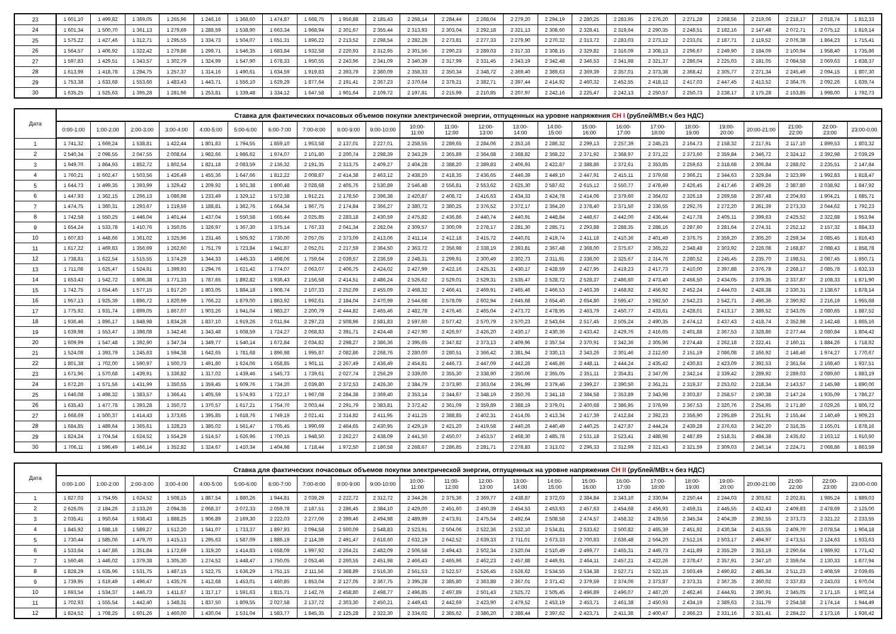| 23 | 1 601,10 | 1 499,82 | 1 369,05 | 1 265,96 | 1 246,16 | 1 368,60 | 1 474,87 | 1 668,75 | 1 956,88 | 2 185,43 | 2 268,14 | 2 284,44 | 2 268,04 | 2 279,20 | 2 294,19 | 2 280,25 | 2 283,95 | 2 276,20 | 2 271,28 | 2 268,56 | 2 219,06 | 2 218,17 | 2 018,74 | 1 812,33 |
| 24 | 1 601,34 | 1 500,70 | 1 361,13 | 1 279,69 | 1 288,59 | 1 538,90 | 1 663,34 | 1 968,94 | 2 301,67 | 2 355,44 | 2 313,93 | 2 303,04 | 2 292,18 | 2 321,13 | 2 308,60 | 2 328,41 | 2 319,64 | 2 290,35 | 2 248,51 | 2 182,16 | 2 147,48 | 2 072,71 | 2 075,12 | 1 819,14 |
| 25 | 1 575,22 | 1 427,46 | 1 312,71 | 1 295,55 | 1 334,73 | 1 504,07 | 1 651,31 | 1 896,22 | 2 213,52 | 2 298,54 | 2 282,28 | 2 273,81 | 2 277,33 | 2 279,90 | 2 270,32 | 2 313,72 | 2 283,03 | 2 273,12 | 2 233,01 | 2 187,71 | 2 119,52 | 2 076,38 | 1 864,23 | 1 715,41 |
| 26 | 1 564,57 | 1 406,92 | 1 322,42 | 1 279,86 | 1 299,71 | 1 546,35 | 1 683,84 | 1 932,58 | 2 220,93 | 2 312,95 | 2 301,56 | 2 290,23 | 2 289,03 | 2 317,33 | 2 308,15 | 2 329,82 | 2 316,09 | 2 308,13 | 2 296,67 | 2 249,90 | 2 184,09 | 2 100,94 | 1 958,40 | 1 735,86 |
| 27 | 1 597,83 | 1 429,51 | 1 343,57 | 1 302,79 | 1 324,99 | 1 547,90 | 1 678,33 | 1 950,55 | 2 243,96 | 2 341,09 | 2 340,39 | 2 317,99 | 2 331,45 | 2 343,19 | 2 342,48 | 2 346,53 | 2 341,98 | 2 321,37 | 2 286,04 | 2 225,03 | 2 181,05 | 2 084,58 | 2 069,63 | 1 838,37 |
| 28 | 1 613,99 | 1 418,78 | 1 294,75 | 1 257,37 | 1 314,16 | 1 490,61 | 1 634,59 | 1 919,83 | 2 393,79 | 2 360,09 | 2 358,33 | 2 350,34 | 2 348,72 | 2 369,40 | 2 369,63 | 2 369,39 | 2 357,01 | 2 373,38 | 2 368,42 | 2 305,77 | 2 271,34 | 2 245,49 | 2 094,15 | 1 807,30 |
| 29 | 1 753,38 | 1 633,68 | 1 553,66 | 1 483,43 | 1 443,71 | 1 556,10 | 1 629,29 | 1 877,64 | 2 191,41 | 2 367,23 | 2 370,64 | 2 379,21 | 2 382,71 | 2 397,44 | 2 414,92 | 2 460,32 | 2 452,55 | 2 418,12 | 2 417,03 | 2 447,45 | 2 413,52 | 2 364,76 | 2 092,26 | 1 839,74 |
| 30 | 1 635,25 | 1 525,63 | 1 395,28 | 1 281,96 | 1 253,81 | 1 339,48 | 1 334,12 | 1 647,58 | 1 901,64 | 2 109,72 | 2 197,81 | 2 215,99 | 2 210,85 | 2 207,97 | 2 242,16 | 2 225,47 | 2 242,13 | 2 250,57 | 2 250,73 | 2 238,17 | 2 175,28 | 2 153,85 | 1 998,00 | 1 792,73 |
| Дата | Ставка для фактических почасовых объемов покупки электрической энергии, отпущенных на уровне напряжения СН I (рублей/МВт.ч без НДС) | | | | | | | | | | | | | | | | | | | | | | | |
| --- | --- | --- | --- | --- | --- | --- | --- | --- | --- | --- | --- | --- | --- | --- | --- | --- | --- | --- | --- | --- | --- | --- | --- | --- |
| | 0:00-1:00 | 1:00-2:00 | 2:00-3:00 | 3:00-4:00 | 4:00-5:00 | 5:00-6:00 | 6:00-7:00 | 7:00-8:00 | 8:00-9:00 | 9:00-10:00 | 10:00- 11:00 | 11:00- 12:00 | 12:00- 13:00 | 13:00- 14:00 | 14:00- 15:00 | 15:00- 16:00 | 16:00- 17:00 | 17:00- 18:00 | 18:00- 19:00 | 19:00- 20:00 | 20:00-21:00 | 21:00- 22:00 | 22:00- 23:00 | 23:00-0:00 |
| 1 | 1 741,32 | 1 669,24 | 1 538,81 | 1 422,44 | 1 801,83 | 1 794,55 | 1 859,10 | 1 953,58 | 2 137,01 | 2 227,01 | 2 258,55 | 2 289,65 | 2 284,06 | 2 353,16 | 2 286,32 | 2 299,13 | 2 257,39 | 2 245,23 | 2 164,73 | 2 158,32 | 2 217,91 | 2 117,10 | 1 899,53 | 1 803,32 |
| 2 | 2 540,34 | 2 098,55 | 2 047,55 | 2 008,64 | 1 982,66 | 1 986,62 | 1 974,07 | 2 101,80 | 2 200,74 | 2 298,39 | 2 343,29 | 2 365,89 | 2 364,68 | 2 368,82 | 2 368,22 | 2 371,92 | 2 368,97 | 2 371,22 | 2 373,60 | 2 359,84 | 2 346,72 | 2 324,12 | 2 392,98 | 2 039,29 |
| 3 | 1 949,70 | 1 864,93 | 1 852,72 | 1 802,54 | 1 821,18 | 2 083,59 | 2 136,32 | 2 191,35 | 2 313,75 | 2 409,27 | 2 404,28 | 2 388,20 | 2 389,83 | 2 406,93 | 2 422,87 | 2 388,86 | 2 372,61 | 2 353,85 | 2 259,63 | 2 318,68 | 2 306,84 | 2 288,02 | 2 235,51 | 2 147,84 |
| 4 | 1 760,21 | 1 602,47 | 1 503,56 | 1 426,49 | 1 455,36 | 1 647,66 | 1 812,22 | 2 008,87 | 2 414,38 | 2 463,12 | 2 438,20 | 2 418,35 | 2 436,65 | 2 446,39 | 2 449,10 | 2 447,91 | 2 415,11 | 2 379,68 | 2 366,21 | 2 344,63 | 2 329,84 | 2 323,99 | 1 992,83 | 1 818,47 |
| 5 | 1 644,73 | 1 499,35 | 1 393,99 | 1 329,42 | 1 209,92 | 1 501,38 | 1 800,48 | 2 028,68 | 2 405,76 | 2 530,89 | 2 546,48 | 2 556,81 | 2 553,62 | 2 625,30 | 2 587,62 | 2 615,12 | 2 550,77 | 2 478,49 | 2 426,45 | 2 417,46 | 2 409,26 | 2 387,80 | 2 038,92 | 1 847,92 |
| 6 | 1 447,93 | 1 362,15 | 1 266,13 | 1 086,98 | 1 233,49 | 1 329,12 | 1 572,38 | 1 912,21 | 2 178,50 | 2 396,38 | 2 420,87 | 2 408,72 | 2 416,63 | 2 434,33 | 2 424,78 | 2 414,06 | 2 379,60 | 2 364,02 | 2 326,18 | 2 269,58 | 2 267,48 | 2 204,93 | 1 904,21 | 1 685,71 |
| 7 | 1 474,75 | 1 360,31 | 1 293,67 | 1 219,59 | 1 188,81 | 1 362,76 | 1 664,34 | 1 967,75 | 2 174,84 | 2 366,27 | 2 380,72 | 2 380,25 | 2 376,52 | 2 372,17 | 2 364,20 | 2 378,40 | 2 371,50 | 2 336,55 | 2 292,76 | 2 272,20 | 2 261,39 | 2 273,33 | 2 044,62 | 1 792,23 |
| 8 | 1 742,58 | 1 550,25 | 1 446,04 | 1 401,44 | 1 437,04 | 1 550,58 | 1 665,44 | 2 025,85 | 2 283,18 | 2 430,59 | 2 475,82 | 2 436,86 | 2 440,74 | 2 440,91 | 2 448,84 | 2 448,67 | 2 442,00 | 2 436,44 | 2 417,78 | 2 405,11 | 2 399,63 | 2 425,52 | 2 322,88 | 1 953,94 |
| 9 | 1 654,24 | 1 533,78 | 1 410,76 | 1 350,05 | 1 326,97 | 1 367,30 | 1 375,14 | 1 767,33 | 2 041,34 | 2 282,04 | 2 309,57 | 2 300,09 | 2 278,17 | 2 281,30 | 2 285,71 | 2 293,88 | 2 288,35 | 2 288,16 | 2 287,60 | 2 281,64 | 2 274,31 | 2 252,12 | 2 157,32 | 1 884,33 |
| 10 | 1 607,83 | 1 448,66 | 1 361,02 | 1 325,96 | 1 231,46 | 1 505,92 | 1 730,00 | 2 057,05 | 2 373,09 | 2 413,06 | 2 411,14 | 2 412,18 | 2 415,72 | 2 440,01 | 2 419,74 | 2 411,18 | 2 410,36 | 2 401,49 | 2 376,75 | 2 359,20 | 2 305,20 | 2 259,34 | 2 085,45 | 1 816,43 |
| 11 | 1 617,22 | 1 469,83 | 1 356,69 | 1 262,60 | 1 751,79 | 1 723,84 | 1 941,87 | 2 052,01 | 2 217,59 | 2 364,50 | 2 363,72 | 2 356,98 | 2 338,19 | 2 393,81 | 2 367,48 | 2 368,00 | 2 375,67 | 2 365,22 | 2 348,48 | 2 303,92 | 2 226,08 | 2 168,87 | 2 088,43 | 1 858,78 |
| 12 | 1 738,81 | 1 622,54 | 1 515,55 | 1 374,29 | 1 344,33 | 1 445,33 | 1 498,06 | 1 759,64 | 2 039,57 | 2 236,59 | 2 248,31 | 2 299,91 | 2 300,49 | 2 302,73 | 2 311,91 | 2 338,00 | 2 325,67 | 2 314,76 | 2 280,52 | 2 245,45 | 2 235,70 | 2 198,51 | 2 087,45 | 1 850,71 |
| 13 | 1 711,08 | 1 625,47 | 1 524,91 | 1 399,93 | 1 294,76 | 1 621,42 | 1 774,07 | 2 063,07 | 2 406,75 | 2 424,02 | 2 427,99 | 2 422,16 | 2 425,31 | 2 430,17 | 2 428,59 | 2 427,95 | 2 419,23 | 2 417,73 | 2 410,00 | 2 397,88 | 2 376,78 | 2 268,17 | 2 085,78 | 1 832,33 |
| 14 | 1 653,43 | 1 542,72 | 1 806,38 | 1 771,33 | 1 787,65 | 1 892,82 | 1 936,43 | 2 156,58 | 2 414,51 | 2 486,24 | 2 526,62 | 2 529,01 | 2 529,31 | 2 535,47 | 2 528,72 | 2 528,37 | 2 486,60 | 2 473,40 | 2 456,50 | 2 434,05 | 2 379,35 | 2 337,87 | 2 108,33 | 1 871,90 |
| 15 | 1 742,75 | 1 654,46 | 1 577,15 | 1 817,20 | 1 803,05 | 1 884,18 | 1 908,74 | 2 107,33 | 2 252,09 | 2 455,09 | 2 468,32 | 2 466,41 | 2 469,91 | 2 465,46 | 2 466,53 | 2 463,39 | 2 468,92 | 2 456,92 | 2 452,24 | 2 444,03 | 2 428,38 | 2 330,31 | 2 138,67 | 1 878,14 |
| 16 | 1 957,13 | 1 925,39 | 1 896,72 | 1 820,99 | 1 766,22 | 1 879,00 | 1 863,92 | 1 992,61 | 2 184,04 | 2 470,99 | 2 544,68 | 2 578,09 | 2 602,94 | 2 645,68 | 2 654,40 | 2 654,80 | 2 595,47 | 2 592,50 | 2 542,23 | 2 542,71 | 2 496,36 | 2 390,92 | 2 216,19 | 1 955,68 |
| 17 | 1 775,92 | 1 931,74 | 1 899,05 | 1 867,07 | 1 903,26 | 1 941,04 | 1 983,27 | 2 200,79 | 2 444,82 | 2 465,46 | 2 482,78 | 2 476,46 | 2 465,04 | 2 473,72 | 2 478,95 | 2 463,79 | 2 450,77 | 2 433,61 | 2 428,01 | 2 413,17 | 2 389,52 | 2 343,05 | 2 080,65 | 1 887,52 |
| 18 | 1 936,46 | 1 896,17 | 1 848,98 | 1 834,26 | 1 837,10 | 1 919,26 | 2 011,94 | 2 297,23 | 2 508,96 | 2 581,83 | 2 597,60 | 2 577,42 | 2 570,79 | 2 570,23 | 2 543,64 | 2 517,45 | 2 505,24 | 2 490,35 | 2 474,12 | 2 437,43 | 2 418,74 | 2 352,98 | 2 142,48 | 1 865,16 |
| 19 | 1 639,98 | 1 553,47 | 1 398,08 | 1 342,46 | 1 343,48 | 1 608,59 | 1 724,27 | 2 068,83 | 2 391,71 | 2 424,48 | 2 427,90 | 2 426,97 | 2 426,20 | 2 430,17 | 2 430,36 | 2 433,42 | 2 429,76 | 2 416,65 | 2 401,88 | 2 367,53 | 2 328,86 | 2 277,44 | 2 080,84 | 1 804,42 |
| 20 | 1 609,99 | 1 547,48 | 1 392,90 | 1 347,34 | 1 349,77 | 1 540,14 | 1 672,84 | 2 034,82 | 2 298,27 | 2 386,36 | 2 395,65 | 2 347,82 | 2 373,13 | 2 409,96 | 2 357,54 | 2 370,91 | 2 342,36 | 2 305,96 | 2 274,48 | 2 262,18 | 2 222,41 | 2 160,11 | 1 884,26 | 1 718,62 |
| 21 | 1 524,08 | 1 393,79 | 1 245,63 | 1 594,38 | 1 642,65 | 1 781,68 | 1 896,98 | 1 995,87 | 2 082,86 | 2 268,76 | 2 280,00 | 2 280,51 | 2 366,42 | 2 381,94 | 2 330,13 | 2 343,26 | 2 301,46 | 2 212,60 | 2 151,19 | 2 086,08 | 2 166,92 | 2 146,46 | 1 974,27 | 1 770,67 |
| 22 | 1 801,38 | 1 702,00 | 1 590,97 | 1 500,73 | 1 491,80 | 1 624,06 | 1 658,85 | 1 901,11 | 2 267,49 | 2 436,49 | 2 454,81 | 2 446,73 | 2 447,09 | 2 442,26 | 2 446,86 | 2 448,11 | 2 444,24 | 2 435,42 | 2 430,83 | 2 423,09 | 2 392,53 | 2 361,64 | 2 168,40 | 1 937,51 |
| 23 | 1 671,96 | 1 570,68 | 1 439,91 | 1 336,82 | 1 317,02 | 1 439,46 | 1 545,73 | 1 739,61 | 2 027,74 | 2 256,29 | 2 339,00 | 2 355,30 | 2 338,90 | 2 350,06 | 2 365,05 | 2 351,11 | 2 354,81 | 2 347,06 | 2 342,14 | 2 339,42 | 2 289,92 | 2 289,03 | 2 089,60 | 1 883,19 |
| 24 | 1 672,20 | 1 571,56 | 1 431,99 | 1 350,55 | 1 359,45 | 1 609,76 | 1 734,20 | 2 039,80 | 2 372,53 | 2 426,30 | 2 384,79 | 2 373,90 | 2 363,04 | 2 391,99 | 2 379,46 | 2 399,27 | 2 390,50 | 2 361,21 | 2 319,37 | 2 253,02 | 2 218,34 | 2 143,57 | 2 145,98 | 1 890,00 |
| 25 | 1 646,08 | 1 498,32 | 1 383,57 | 1 366,41 | 1 405,59 | 1 574,93 | 1 722,17 | 1 967,08 | 2 284,38 | 2 369,40 | 2 353,14 | 2 344,67 | 2 348,19 | 2 350,76 | 2 341,18 | 2 384,58 | 2 353,89 | 2 343,98 | 2 303,87 | 2 258,57 | 2 190,38 | 2 147,24 | 1 935,09 | 1 786,27 |
| 26 | 1 635,43 | 1 477,78 | 1 393,28 | 1 350,72 | 1 370,57 | 1 617,21 | 1 754,70 | 2 003,44 | 2 291,79 | 2 383,81 | 2 372,42 | 2 361,09 | 2 359,89 | 2 388,19 | 2 379,01 | 2 400,68 | 2 386,95 | 2 378,99 | 2 367,53 | 2 320,76 | 2 254,95 | 2 171,80 | 2 029,26 | 1 806,72 |
| 27 | 1 668,69 | 1 500,37 | 1 414,43 | 1 373,65 | 1 395,85 | 1 618,76 | 1 749,19 | 2 021,41 | 2 314,82 | 2 411,95 | 2 411,25 | 2 388,85 | 2 402,31 | 2 414,05 | 2 413,34 | 2 417,39 | 2 412,84 | 2 392,23 | 2 356,90 | 2 295,89 | 2 251,91 | 2 155,44 | 2 140,49 | 1 909,23 |
| 28 | 1 684,85 | 1 489,64 | 1 365,61 | 1 328,23 | 1 385,02 | 1 561,47 | 1 705,45 | 1 990,69 | 2 464,65 | 2 430,95 | 2 429,19 | 2 421,20 | 2 419,58 | 2 440,26 | 2 440,49 | 2 440,25 | 2 427,87 | 2 444,24 | 2 439,28 | 2 376,63 | 2 342,20 | 2 316,35 | 2 165,01 | 1 878,16 |
| 29 | 1 824,24 | 1 704,54 | 1 624,52 | 1 554,29 | 1 514,57 | 1 626,96 | 1 700,15 | 1 948,50 | 2 262,27 | 2 438,09 | 2 441,50 | 2 450,07 | 2 453,57 | 2 468,30 | 2 485,78 | 2 531,18 | 2 523,41 | 2 488,98 | 2 487,89 | 2 518,31 | 2 484,38 | 2 435,62 | 2 163,12 | 1 910,60 |
| 30 | 1 706,11 | 1 596,49 | 1 466,14 | 1 352,82 | 1 324,67 | 1 410,34 | 1 404,98 | 1 718,44 | 1 972,50 | 2 180,58 | 2 268,67 | 2 286,85 | 2 281,71 | 2 278,83 | 2 313,02 | 2 296,33 | 2 312,99 | 2 321,43 | 2 321,59 | 2 309,03 | 2 246,14 | 2 224,71 | 2 068,86 | 1 863,59 |
| Дата | Ставка для фактических почасовых объемов покупки электрической энергии, отпущенных на уровне напряжения СН II (рублей/МВт.ч без НДС) | | | | | | | | | | | | | | | | | | | | | | | |
| --- | --- | --- | --- | --- | --- | --- | --- | --- | --- | --- | --- | --- | --- | --- | --- | --- | --- | --- | --- | --- | --- | --- | --- | --- |
| | 0:00-1:00 | 1:00-2:00 | 2:00-3:00 | 3:00-4:00 | 4:00-5:00 | 5:00-6:00 | 6:00-7:00 | 7:00-8:00 | 8:00-9:00 | 9:00-10:00 | 10:00- 11:00 | 11:00- 12:00 | 12:00- 13:00 | 13:00- 14:00 | 14:00- 15:00 | 15:00- 16:00 | 16:00- 17:00 | 17:00- 18:00 | 18:00- 19:00 | 19:00- 20:00 | 20:00-21:00 | 21:00- 22:00 | 22:00- 23:00 | 23:00-0:00 |
| 1 | 1 827,03 | 1 754,95 | 1 624,52 | 1 508,15 | 1 887,54 | 1 880,26 | 1 944,81 | 2 039,29 | 2 222,72 | 2 312,72 | 2 344,26 | 2 375,36 | 2 369,77 | 2 438,87 | 2 372,03 | 2 384,84 | 2 343,10 | 2 330,94 | 2 250,44 | 2 244,03 | 2 303,62 | 2 202,81 | 1 985,24 | 1 889,03 |
| 2 | 2 626,05 | 2 184,26 | 2 133,26 | 2 094,35 | 2 068,37 | 2 072,33 | 2 059,78 | 2 187,51 | 2 286,45 | 2 384,10 | 2 429,00 | 2 451,60 | 2 450,39 | 2 454,53 | 2 453,93 | 2 457,63 | 2 454,68 | 2 456,93 | 2 459,31 | 2 445,55 | 2 432,43 | 2 409,83 | 2 478,69 | 2 125,00 |
| 3 | 2 035,41 | 1 950,64 | 1 938,43 | 1 888,25 | 1 906,89 | 2 169,30 | 2 222,03 | 2 277,06 | 2 399,46 | 2 494,98 | 2 489,99 | 2 473,91 | 2 475,54 | 2 492,64 | 2 508,58 | 2 474,57 | 2 458,32 | 2 439,56 | 2 345,34 | 2 404,39 | 2 392,55 | 2 373,73 | 2 321,22 | 2 233,55 |
| 4 | 1 845,92 | 1 688,18 | 1 589,27 | 1 512,20 | 1 541,07 | 1 733,37 | 1 897,93 | 2 094,58 | 2 500,09 | 2 548,83 | 2 523,91 | 2 504,06 | 2 522,36 | 2 532,10 | 2 534,81 | 2 533,62 | 2 500,82 | 2 465,39 | 2 451,92 | 2 430,34 | 2 415,55 | 2 409,70 | 2 078,54 | 1 904,18 |
| 5 | 1 730,44 | 1 585,06 | 1 479,70 | 1 415,13 | 1 295,63 | 1 587,09 | 1 886,19 | 2 114,39 | 2 491,47 | 2 616,60 | 2 632,19 | 2 642,52 | 2 639,33 | 2 711,01 | 2 673,33 | 2 700,83 | 2 636,48 | 2 564,20 | 2 512,16 | 2 503,17 | 2 494,97 | 2 473,51 | 2 124,63 | 1 933,63 |
| 6 | 1 533,64 | 1 447,86 | 1 351,84 | 1 172,69 | 1 319,20 | 1 414,83 | 1 658,09 | 1 997,92 | 2 264,21 | 2 482,09 | 2 506,58 | 2 494,43 | 2 502,34 | 2 520,04 | 2 510,49 | 2 499,77 | 2 465,31 | 2 449,73 | 2 411,89 | 2 355,29 | 2 353,19 | 2 290,64 | 1 989,92 | 1 771,42 |
| 7 | 1 560,46 | 1 446,02 | 1 379,38 | 1 305,30 | 1 274,52 | 1 448,47 | 1 750,05 | 2 053,46 | 2 260,55 | 2 451,98 | 2 466,43 | 2 465,96 | 2 462,23 | 2 457,88 | 2 449,91 | 2 464,11 | 2 457,21 | 2 422,26 | 2 378,47 | 2 357,91 | 2 347,10 | 2 359,04 | 2 130,33 | 1 877,94 |
| 8 | 1 828,29 | 1 635,96 | 1 531,75 | 1 487,15 | 1 522,75 | 1 636,29 | 1 751,15 | 2 111,56 | 2 368,89 | 2 516,30 | 2 561,53 | 2 522,57 | 2 526,45 | 2 526,62 | 2 534,55 | 2 534,38 | 2 527,71 | 2 522,15 | 2 503,49 | 2 490,82 | 2 485,34 | 2 511,23 | 2 408,59 | 2 039,65 |
| 9 | 1 739,95 | 1 619,49 | 1 496,47 | 1 435,76 | 1 412,68 | 1 453,01 | 1 460,85 | 1 853,04 | 2 127,05 | 2 367,75 | 2 395,28 | 2 385,80 | 2 363,88 | 2 367,01 | 2 371,42 | 2 379,59 | 2 374,06 | 2 373,87 | 2 373,31 | 2 367,35 | 2 360,02 | 2 337,83 | 2 243,03 | 1 970,04 |
| 10 | 1 693,54 | 1 534,37 | 1 446,73 | 1 411,67 | 1 317,17 | 1 591,63 | 1 815,71 | 2 142,76 | 2 458,80 | 2 498,77 | 2 496,85 | 2 497,89 | 2 501,43 | 2 525,72 | 2 505,45 | 2 496,89 | 2 496,07 | 2 487,20 | 2 462,46 | 2 444,91 | 2 390,91 | 2 345,05 | 2 171,16 | 1 902,14 |
| 11 | 1 702,93 | 1 555,54 | 1 442,40 | 1 348,31 | 1 837,50 | 1 809,55 | 2 027,58 | 2 137,72 | 2 303,30 | 2 450,21 | 2 449,43 | 2 442,69 | 2 423,90 | 2 479,52 | 2 453,19 | 2 453,71 | 2 461,38 | 2 450,93 | 2 434,19 | 2 389,63 | 2 311,79 | 2 254,58 | 2 174,14 | 1 944,49 |
| 12 | 1 824,52 | 1 708,25 | 1 601,26 | 1 460,00 | 1 430,04 | 1 531,04 | 1 583,77 | 1 845,35 | 2 125,28 | 2 322,30 | 2 334,02 | 2 385,62 | 2 386,20 | 2 388,44 | 2 397,62 | 2 423,71 | 2 411,38 | 2 400,47 | 2 366,23 | 2 331,16 | 2 321,41 | 2 284,22 | 2 173,16 | 1 936,42 |